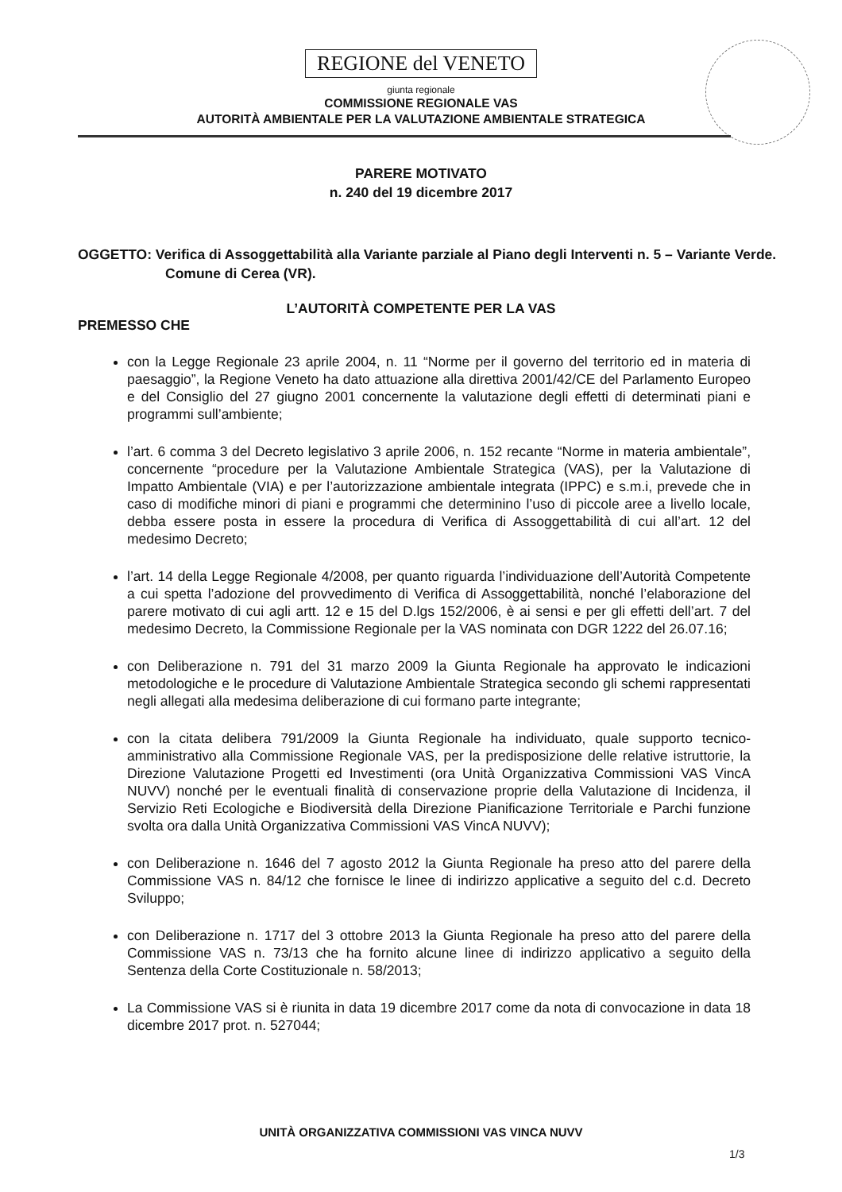REGIONE del VENETO
giunta regionale
COMMISSIONE REGIONALE VAS
AUTORITÀ AMBIENTALE PER LA VALUTAZIONE AMBIENTALE STRATEGICA
PARERE MOTIVATO
n. 240 del 19 dicembre 2017
OGGETTO: Verifica di Assoggettabilità alla Variante parziale al Piano degli Interventi n. 5 – Variante Verde. Comune di Cerea (VR).
L’AUTORITÀ COMPETENTE PER LA VAS
PREMESSO CHE
con la Legge Regionale 23 aprile 2004, n. 11 “Norme per il governo del territorio ed in materia di paesaggio”, la Regione Veneto ha dato attuazione alla direttiva 2001/42/CE del Parlamento Europeo e del Consiglio del 27 giugno 2001 concernente la valutazione degli effetti di determinati piani e programmi sull’ambiente;
l’art. 6 comma 3 del Decreto legislativo 3 aprile 2006, n. 152 recante “Norme in materia ambientale”, concernente “procedure per la Valutazione Ambientale Strategica (VAS), per la Valutazione di Impatto Ambientale (VIA) e per l’autorizzazione ambientale integrata (IPPC) e s.m.i, prevede che in caso di modifiche minori di piani e programmi che determinino l’uso di piccole aree a livello locale, debba essere posta in essere la procedura di Verifica di Assoggettabilità di cui all’art. 12 del medesimo Decreto;
l’art. 14 della Legge Regionale 4/2008, per quanto riguarda l’individuazione dell’Autorità Competente a cui spetta l’adozione del provvedimento di Verifica di Assoggettabilità, nonché l’elaborazione del parere motivato di cui agli artt. 12 e 15 del D.lgs 152/2006, è ai sensi e per gli effetti dell’art. 7 del medesimo Decreto, la Commissione Regionale per la VAS nominata con DGR 1222 del 26.07.16;
con Deliberazione n. 791 del 31 marzo 2009 la Giunta Regionale ha approvato le indicazioni metodologiche e le procedure di Valutazione Ambientale Strategica secondo gli schemi rappresentati negli allegati alla medesima deliberazione di cui formano parte integrante;
con la citata delibera 791/2009 la Giunta Regionale ha individuato, quale supporto tecnico-amministrativo alla Commissione Regionale VAS, per la predisposizione delle relative istruttorie, la Direzione Valutazione Progetti ed Investimenti (ora Unità Organizzativa Commissioni VAS VincA NUVV) nonché per le eventuali finalità di conservazione proprie della Valutazione di Incidenza, il Servizio Reti Ecologiche e Biodiversità della Direzione Pianificazione Territoriale e Parchi funzione svolta ora dalla Unità Organizzativa Commissioni VAS VincA NUVV);
con Deliberazione n. 1646 del 7 agosto 2012 la Giunta Regionale ha preso atto del parere della Commissione VAS n. 84/12 che fornisce le linee di indirizzo applicative a seguito del c.d. Decreto Sviluppo;
con Deliberazione n. 1717 del 3 ottobre 2013 la Giunta Regionale ha preso atto del parere della Commissione VAS n. 73/13 che ha fornito alcune linee di indirizzo applicativo a seguito della Sentenza della Corte Costituzionale n. 58/2013;
La Commissione VAS si è riunita in data 19 dicembre 2017 come da nota di convocazione in data 18 dicembre 2017 prot. n. 527044;
UNITÀ ORGANIZZATIVA COMMISSIONI VAS VINCA NUVV
1/3